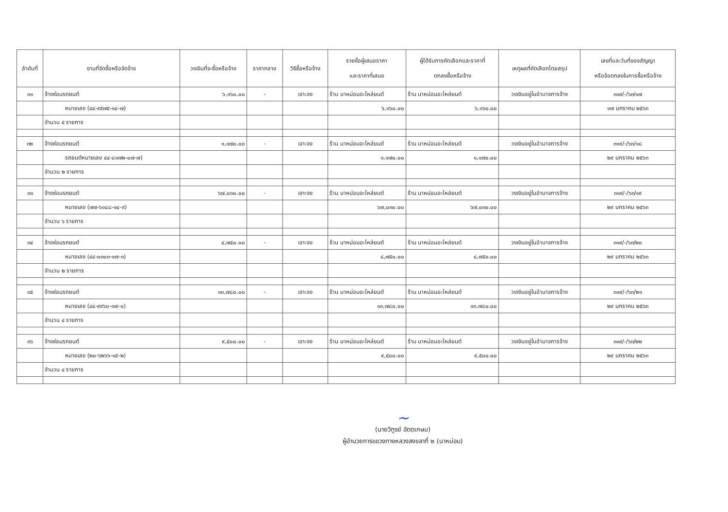| ลำดับที่ | งานที่จัดซื้อหรือจัดจ้าง | วงเงินที่จะซื้อหรือจ้าง | ราคากลาง | วิธีซื้อหรือจ้าง | รายชื่อผู้เสนอราคา และราคาที่เสนอ | ผู้ได้รับการคัดเลือกและราคาที่ ตกลงซื้อหรือจ้าง | เหตุผลที่คัดเลือกโดยสรุป | เลขที่และวันที่ของสัญญา หรือข้อตกลงในการซื้อหรือจ้าง |
| --- | --- | --- | --- | --- | --- | --- | --- | --- |
| ๓๑ | จ้างซ่อมรถยนต์ | ๖,๑๖๐.๐๐ | - | เจาะจง | ร้าน นาหม่อมอะไหล่ยนต์ | ร้าน นาหม่อมอะไหล่ยนต์ | วงเงินอยู่ในอำนาจการจ้าง | ๓๑๙/-/๖๓/๑๗ |
| | หมายเลข (๔๔-๙๕๗๕-๑๔-๗) | | | | ๖,๑๖๐.๐๐ | ๖,๑๖๐.๐๐ | | ๑๗ มกราคม ๒๕๖๓ |
| | จำนวน ๕ รายการ | | | | | | | |
| ๓๒ | จ้างซ่อมรถยนต์ | ๑,๑๗๐.๐๐ | - | เจาะจง | ร้าน นาหม่อมอะไหล่ยนต์ | ร้าน นาหม่อมอะไหล่ยนต์ | วงเงินอยู่ในอำนาจการจ้าง | ๓๑๙/-/๖๓/๑๘ |
| | รถยนต์หมายเลข ๔๔-๘๑๗๒-๐๗-๗) | | | | ๑,๑๗๐.๐๐ | ๑,๑๗๐.๐๐ | | ๒๙ มกราคม ๒๕๖๓ |
| | จำนวน ๒ รายการ | | | | | | | |
| ๓๓ | จ้างซ่อมรถยนต์ | ๖๗,๐๓๐.๐๐ | - | เจาะจง | ร้าน นาหม่อมอะไหล่ยนต์ | ร้าน นาหม่อมอะไหล่ยนต์ | วงเงินอยู่ในอำนาจการจ้าง | ๓๑๙/-/๖๓/๑๙ |
| | หมายเลข (๗๗-๖๑๘๘-๑๔-๙) | | | | ๖๗,๐๓๐.๐๐ | ๖๗,๐๓๐.๐๐ | | ๒๙ มกราคม ๒๕๖๓ |
| | จำนวน ๖ รายการ | | | | | | | |
| ๓๔ | จ้างซ่อมรถยนต์ | ๔,๗๕๐.๐๐ | - | เจาะจง | ร้าน นาหม่อมอะไหล่ยนต์ | ร้าน นาหม่อมอะไหล่ยนต์ | วงเงินอยู่ในอำนาจการจ้าง | ๓๑๙/-/๖๓/๒๐ |
| | หมายเลข (๔๔-๐๓๐๓-๑๗-๓) | | | | ๔,๗๕๐.๐๐ | ๔,๗๕๐.๐๐ | | ๒๙ มกราคม ๒๕๖๓ |
| | จำนวน ๒ รายการ | | | | | | | |
| ๓๕ | จ้างซ่อมรถยนต์ | ๑๓,๗๘๐.๐๐ | - | เจาะจง | ร้าน นาหม่อมอะไหล่ยนต์ | ร้าน นาหม่อมอะไหล่ยนต์ | วงเงินอยู่ในอำนาจการจ้าง | ๓๑๙/-/๖๓/๒๑ |
| | หมายเลข (๔๔-๙๙๖๐-๑๗-๐) | | | | ๑๓,๗๘๐.๐๐ | ๑๓,๗๘๐.๐๐ | | ๒๙ มกราคม ๒๕๖๓ |
| | จำนวน ๔ รายการ | | | | | | | |
| ๓๖ | จ้างซ่อมรถยนต์ | ๙,๕๐๐.๐๐ | - | เจาะจง | ร้าน นาหม่อมอะไหล่ยนต์ | ร้าน นาหม่อมอะไหล่ยนต์ | วงเงินอยู่ในอำนาจการจ้าง | ๓๑๙/-/๖๓/๒๒ |
| | หมายเลข (๒๐-๖๒๖๖-๑๕-๒) | | | | ๙,๕๐๐.๐๐ | ๙,๕๐๐.๐๐ | | ๒๙ มกราคม ๒๕๖๓ |
| | จำนวน ๔ รายการ | | | | | | | |
~
(นายวิฑูรย์ อัตตเกษม)
ผู้อำนวยการแขวงทางหลวงสงขลาที่ ๒ (นาหม่อม)